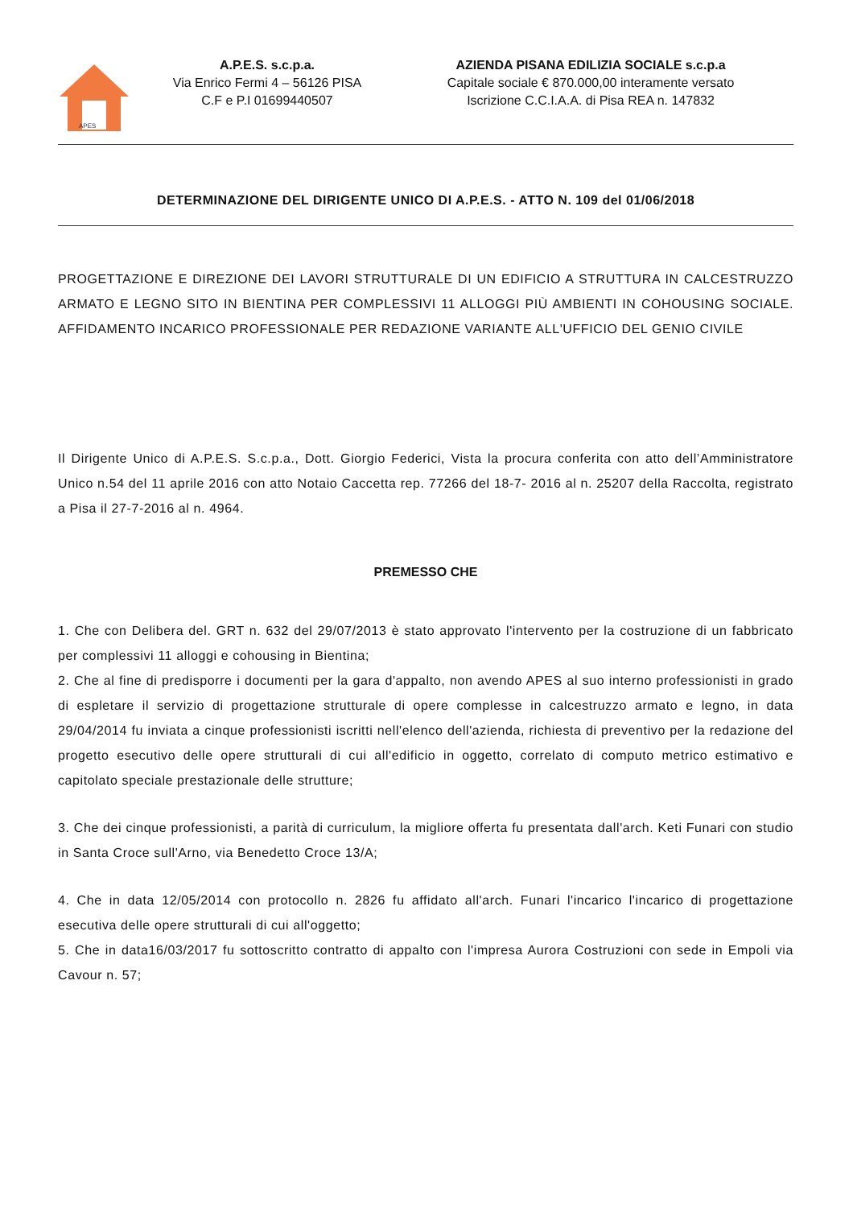APES
A.P.E.S. s.c.p.a.
Via Enrico Fermi 4 – 56126 PISA
C.F e P.I 01699440507
AZIENDA PISANA EDILIZIA SOCIALE s.c.p.a
Capitale sociale € 870.000,00 interamente versato
Iscrizione C.C.I.A.A. di Pisa REA n. 147832
DETERMINAZIONE DEL DIRIGENTE UNICO DI A.P.E.S. - ATTO N. 109 del 01/06/2018
PROGETTAZIONE E DIREZIONE DEI LAVORI STRUTTURALE DI UN EDIFICIO A STRUTTURA IN CALCESTRUZZO ARMATO E LEGNO SITO IN BIENTINA PER COMPLESSIVI 11 ALLOGGI PIÙ AMBIENTI IN COHOUSING SOCIALE. AFFIDAMENTO INCARICO PROFESSIONALE PER REDAZIONE VARIANTE ALL'UFFICIO DEL GENIO CIVILE
Il Dirigente Unico di A.P.E.S. S.c.p.a., Dott. Giorgio Federici, Vista la procura conferita con atto dell’Amministratore Unico n.54 del 11 aprile 2016 con atto Notaio Caccetta rep. 77266 del 18-7- 2016 al n. 25207 della Raccolta, registrato a Pisa il 27-7-2016 al n. 4964.
PREMESSO CHE
1. Che con Delibera del. GRT n. 632 del 29/07/2013 è stato approvato l'intervento per la costruzione di un fabbricato per complessivi 11 alloggi e cohousing in Bientina;
2. Che al fine di predisporre i documenti per la gara d'appalto, non avendo APES al suo interno professionisti in grado di espletare il servizio di progettazione strutturale di opere complesse in calcestruzzo armato e legno, in data 29/04/2014 fu inviata a cinque professionisti iscritti nell'elenco dell'azienda, richiesta di preventivo per la redazione del progetto esecutivo delle opere strutturali di cui all'edificio in oggetto, correlato di computo metrico estimativo e capitolato speciale prestazionale delle strutture;
3. Che dei cinque professionisti, a parità di curriculum, la migliore offerta fu presentata dall'arch. Keti Funari con studio in Santa Croce sull'Arno, via Benedetto Croce 13/A;
4. Che in data 12/05/2014 con protocollo n. 2826 fu affidato all'arch. Funari l'incarico l'incarico di progettazione esecutiva delle opere strutturali di cui all'oggetto;
5. Che in data16/03/2017 fu sottoscritto contratto di appalto con l'impresa Aurora Costruzioni con sede in Empoli via Cavour n. 57;